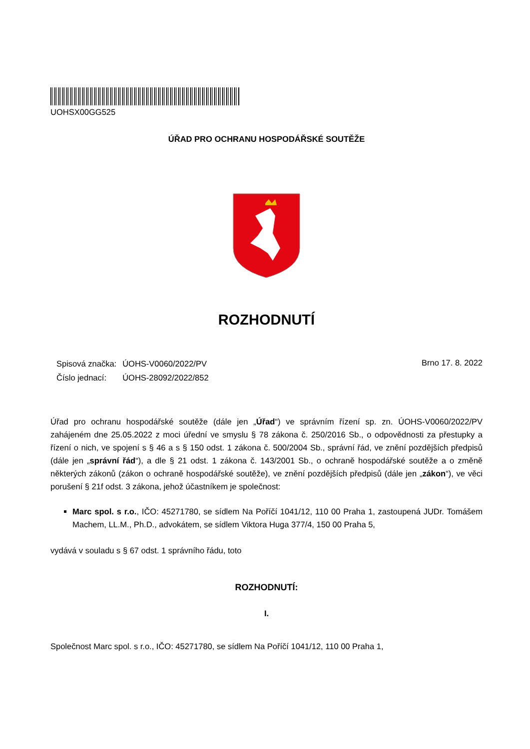UOHSX00GG525
ÚŘAD PRO OCHRANU HOSPODÁŘSKÉ SOUTĚŽE
ROZHODNUTÍ
| Spisová značka: | ÚOHS-V0060/2022/PV |
| Číslo jednací: | ÚOHS-28092/2022/852 |
Brno 17. 8. 2022
Úřad pro ochranu hospodářské soutěže (dále jen „Úřad“) ve správním řízení sp. zn. ÚOHS-V0060/2022/PV zahájeném dne 25.05.2022 z moci úřední ve smyslu § 78 zákona č. 250/2016 Sb., o odpovědnosti za přestupky a řízení o nich, ve spojení s § 46 a s § 150 odst. 1 zákona č. 500/2004 Sb., správní řád, ve znění pozdějších předpisů (dále jen „správní řád“), a dle § 21 odst. 1 zákona č. 143/2001 Sb., o ochraně hospodářské soutěže a o změně některých zákonů (zákon o ochraně hospodářské soutěže), ve znění pozdějších předpisů (dále jen „zákon“), ve věci porušení § 21f odst. 3 zákona, jehož účastníkem je společnost:
Marc spol. s r.o., IČO: 45271780, se sídlem Na Poříčí 1041/12, 110 00 Praha 1, zastoupená JUDr. Tomášem Machem, LL.M., Ph.D., advokátem, se sídlem Viktora Huga 377/4, 150 00 Praha 5,
vydává v souladu s § 67 odst. 1 správního řádu, toto
ROZHODNUTÍ:
I.
Společnost Marc spol. s r.o., IČO: 45271780, se sídlem Na Poříčí 1041/12, 110 00 Praha 1,